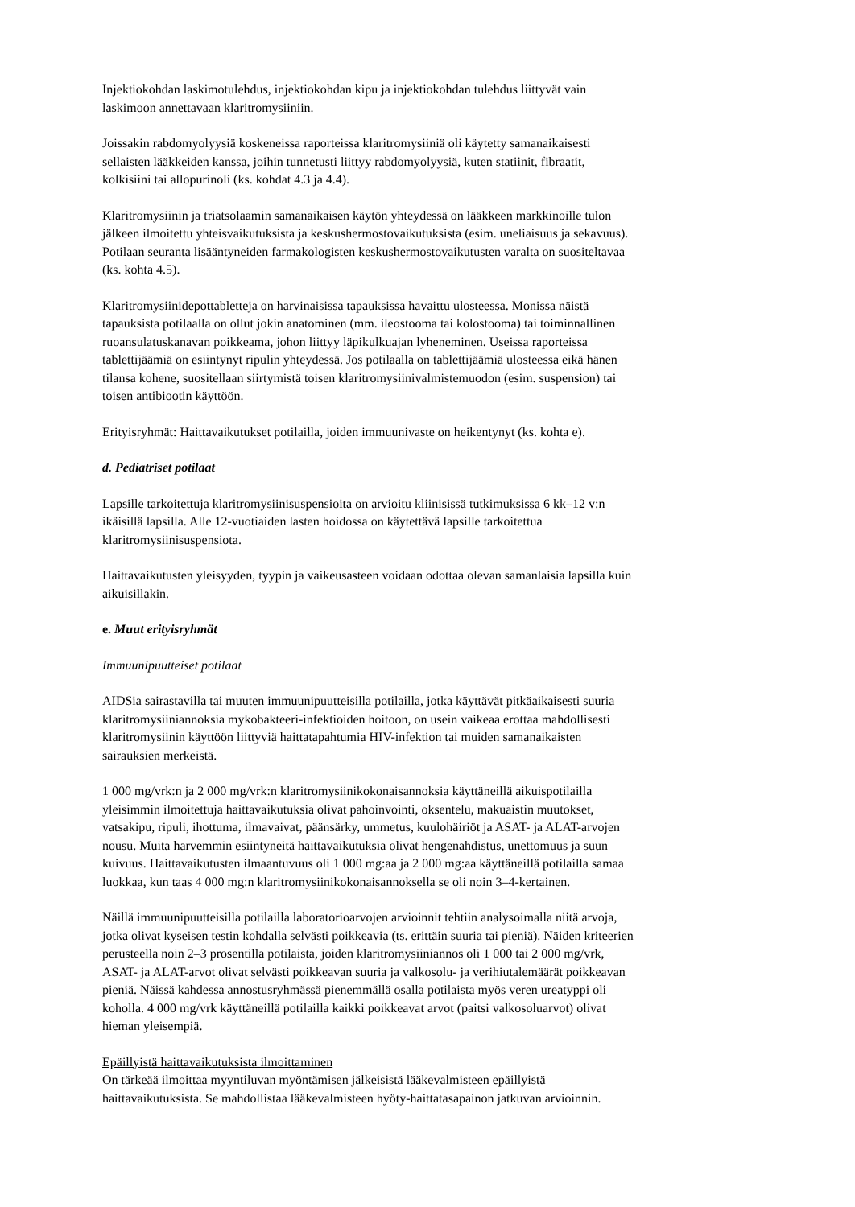Injektiokohdan laskimotulehdus, injektiokohdan kipu ja injektiokohdan tulehdus liittyvät vain
laskimoon annettavaan klaritromysiiniin.
Joissakin rabdomyolyysiä koskeneissa raporteissa klaritromysiiniä oli käytetty samanaikaisesti
sellaisten lääkkeiden kanssa, joihin tunnetusti liittyy rabdomyolyysiä, kuten statiinit, fibraatit,
kolkisiini tai allopurinoli (ks. kohdat 4.3 ja 4.4).
Klaritromysiinin ja triatsolaamin samanaikaisen käytön yhteydessä on lääkkeen markkinoille tulon
jälkeen ilmoitettu yhteisvaikutuksista ja keskushermostovaikutuksista (esim. uneliaisuus ja sekavuus).
Potilaan seuranta lisääntyneiden farmakologisten keskushermostovaikutusten varalta on suositeltavaa
(ks. kohta 4.5).
Klaritromysiinidepottabletteja on harvinaisissa tapauksissa havaittu ulosteessa. Monissa näistä
tapauksista potilaalla on ollut jokin anatominen (mm. ileostooma tai kolostooma) tai toiminnallinen
ruoansulatuskanavan poikkeama, johon liittyy läpikulkuajan lyheneminen. Useissa raporteissa
tablettijäämiä on esiintynyt ripulin yhteydessä. Jos potilaalla on tablettijäämiä ulosteessa eikä hänen
tilansa kohene, suositellaan siirtymistä toisen klaritromysiinivalmistemuodon (esim. suspension) tai
toisen antibiootin käyttöön.
Erityisryhmät: Haittavaikutukset potilailla, joiden immuunivaste on heikentynyt (ks. kohta e).
d. Pediatriset potilaat
Lapsille tarkoitettuja klaritromysiinisuspensioita on arvioitu kliinisissä tutkimuksissa 6 kk–12 v:n
ikäisillä lapsilla. Alle 12-vuotiaiden lasten hoidossa on käytettävä lapsille tarkoitettua
klaritromysiinisuspensiota.
Haittavaikutusten yleisyyden, tyypin ja vaikeusasteen voidaan odottaa olevan samanlaisia lapsilla kuin
aikuisillakin.
e. Muut erityisryhmät
Immuunipuutteiset potilaat
AIDSia sairastavilla tai muuten immuunipuutteisilla potilailla, jotka käyttävät pitkäaikaisesti suuria
klaritromysiiniannoksia mykobakteeri-infektioiden hoitoon, on usein vaikeaa erottaa mahdollisesti
klaritromysiinin käyttöön liittyviä haittatapahtumia HIV-infektion tai muiden samanaikaisten
sairauksien merkeistä.
1 000 mg/vrk:n ja 2 000 mg/vrk:n klaritromysiinikokonaisannoksia käyttäneillä aikuispotilailla
yleisimmin ilmoitettuja haittavaikutuksia olivat pahoinvointi, oksentelu, makuaistin muutokset,
vatsakipu, ripuli, ihottuma, ilmavaivat, päänsärky, ummetus, kuulohäiriöt ja ASAT- ja ALAT-arvojen
nousu. Muita harvemmin esiintyneitä haittavaikutuksia olivat hengenahdistus, unettomuus ja suun
kuivuus. Haittavaikutusten ilmaantuvuus oli 1 000 mg:aa ja 2 000 mg:aa käyttäneillä potilailla samaa
luokkaa, kun taas 4 000 mg:n klaritromysiinikokonaisannoksella se oli noin 3–4-kertainen.
Näillä immuunipuutteisilla potilailla laboratorioarvojen arvioinnit tehtiin analysoimalla niitä arvoja,
jotka olivat kyseisen testin kohdalla selvästi poikkeavia (ts. erittäin suuria tai pieniä). Näiden kriteerien
perusteella noin 2–3 prosentilla potilaista, joiden klaritromysiiniannos oli 1 000 tai 2 000 mg/vrk,
ASAT- ja ALAT-arvot olivat selvästi poikkeavan suuria ja valkosolu- ja verihiutalemäärät poikkeavan
pieniä. Näissä kahdessa annostusryhmässä pienemmällä osalla potilaista myös veren ureatyppi oli
koholla. 4 000 mg/vrk käyttäneillä potilailla kaikki poikkeavat arvot (paitsi valkosoluarvot) olivat
hieman yleisempiä.
Epäillyistä haittavaikutuksista ilmoittaminen
On tärkeää ilmoittaa myyntiluvan myöntämisen jälkeisistä lääkevalmisteen epäillyistä
haittavaikutuksista. Se mahdollistaa lääkevalmisteen hyöty-haittatasapainon jatkuvan arvioinnin.